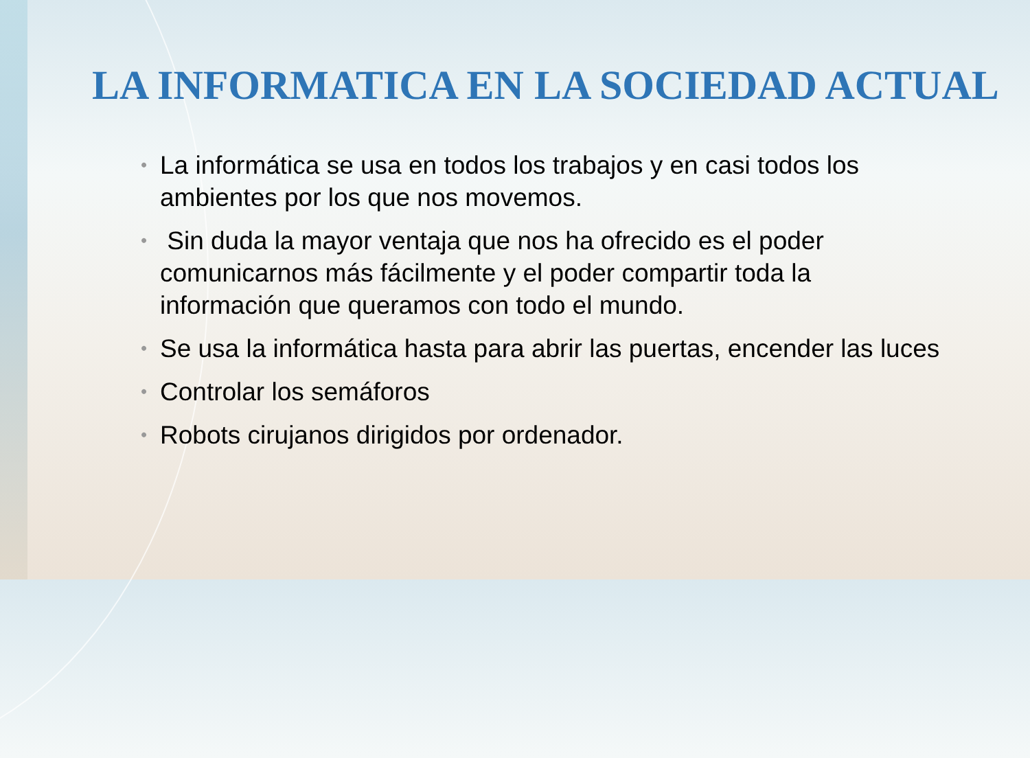LA INFORMATICA EN LA SOCIEDAD ACTUAL
• La informática se usa en todos los trabajos y en casi todos los ambientes por los que nos movemos.
• Sin duda la mayor ventaja que nos ha ofrecido es el poder comunicarnos más fácilmente y el poder compartir toda la información que queramos con todo el mundo.
• Se usa la informática hasta para abrir las puertas, encender las luces
• Controlar los semáforos
• Robots cirujanos dirigidos por ordenador.